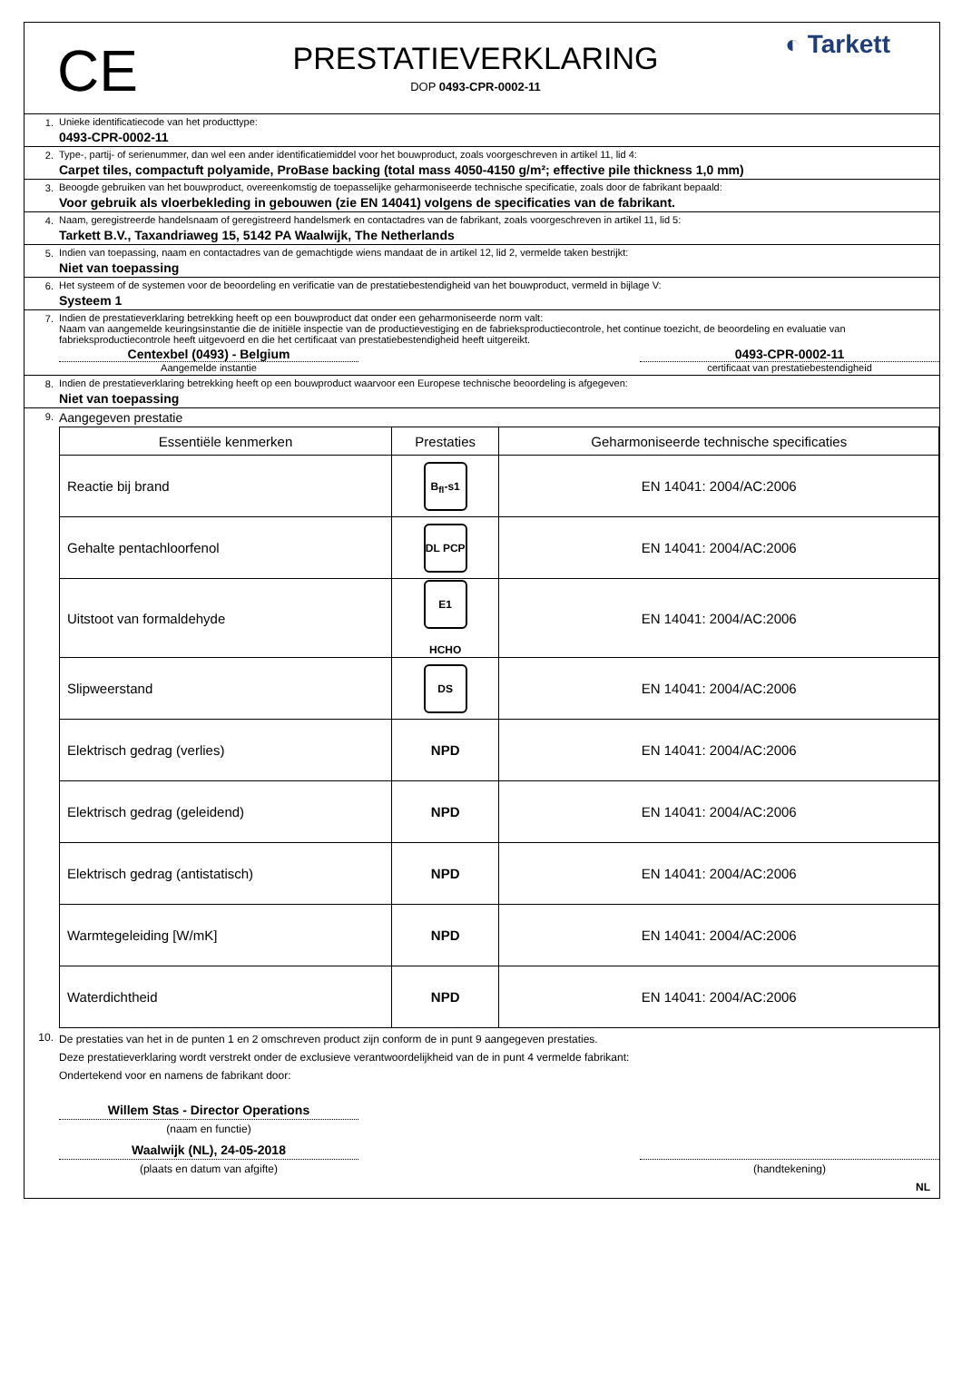CE
PRESTATIEVERKLARING
DOP 0493-CPR-0002-11
◐ Tarkett
1. Unieke identificatiecode van het producttype:
0493-CPR-0002-11
2. Type-, partij- of serienummer, dan wel een ander identificatiemiddel voor het bouwproduct, zoals voorgeschreven in artikel 11, lid 4:
Carpet tiles, compactuft polyamide, ProBase backing (total mass 4050-4150 g/m²; effective pile thickness 1,0 mm)
3. Beoogde gebruiken van het bouwproduct, overeenkomstig de toepasselijke geharmoniseerde technische specificatie, zoals door de fabrikant bepaald:
Voor gebruik als vloerbekleding in gebouwen (zie EN 14041) volgens de specificaties van de fabrikant.
4. Naam, geregistreerde handelsnaam of geregistreerd handelsmerk en contactadres van de fabrikant, zoals voorgeschreven in artikel 11, lid 5:
Tarkett B.V., Taxandriaweg 15, 5142 PA Waalwijk, The Netherlands
5. Indien van toepassing, naam en contactadres van de gemachtigde wiens mandaat de in artikel 12, lid 2, vermelde taken bestrijkt:
Niet van toepassing
6. Het systeem of de systemen voor de beoordeling en verificatie van de prestatiebestendigheid van het bouwproduct, vermeld in bijlage V:
Systeem 1
7. Indien de prestatieverklaring betrekking heeft op een bouwproduct dat onder een geharmoniseerde norm valt:
Naam van aangemelde keuringsinstantie die de initiële inspectie van de productievestiging en de fabrieksproductiecontrole, het continue toezicht, de beoordeling en evaluatie van fabrieksproductiecontrole heeft uitgevoerd en die het certificaat van prestatiebestendigheid heeft uitgereikt.
Centexbel (0493) - Belgium 0493-CPR-0002-11
Aangemelde instantie certificaat van prestatiebestendigheid
8. Indien de prestatieverklaring betrekking heeft op een bouwproduct waarvoor een Europese technische beoordeling is afgegeven:
Niet van toepassing
9.
Aangegeven prestatie
| Essentiële kenmerken | Prestaties | Geharmoniseerde technische specificaties |
| --- | --- | --- |
| Reactie bij brand | B<sub>fl</sub>-s1 | EN 14041: 2004/AC:2006 |
| Gehalte pentachloorfenol | DL PCP | EN 14041: 2004/AC:2006 |
| Uitstoot van formaldehyde | E1 HCHO | EN 14041: 2004/AC:2006 |
| Slipweerstand | DS | EN 14041: 2004/AC:2006 |
| Elektrisch gedrag (verlies) | NPD | EN 14041: 2004/AC:2006 |
| Elektrisch gedrag (geleidend) | NPD | EN 14041: 2004/AC:2006 |
| Elektrisch gedrag (antistatisch) | NPD | EN 14041: 2004/AC:2006 |
| Warmtegeleiding [W/mK] | NPD | EN 14041: 2004/AC:2006 |
| Waterdichtheid | NPD | EN 14041: 2004/AC:2006 |
10.
De prestaties van het in de punten 1 en 2 omschreven product zijn conform de in punt 9 aangegeven prestaties.
Deze prestatieverklaring wordt verstrekt onder de exclusieve verantwoordelijkheid van de in punt 4 vermelde fabrikant:
Ondertekend voor en namens de fabrikant door:
Willem Stas - Director Operations
(naam en functie)
Waalwijk (NL), 24-05-2018
(plaats en datum van afgifte) (handtekening)
NL